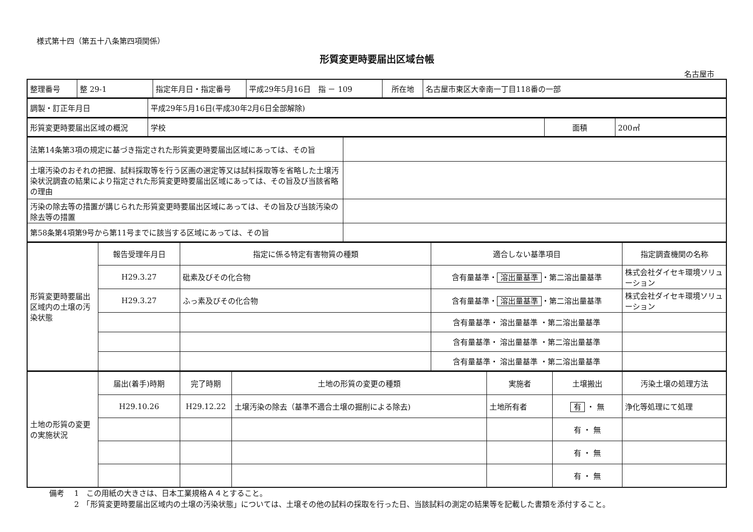様式第十四（第五十八条第四項関係）
形質変更時要届出区域台帳
名古屋市
| 整理番号 | 整 29-1 | 指定年月日・指定番号 | 平成29年5月16日 指 － 109 | 所在地 | 名古屋市東区大幸南一丁目118番の一部 |
| 調製・訂正年月日 | 平成29年5月16日(平成30年2月6日全部解除) |
| 形質変更時要届出区域の概況 | 学校 | 面積 | 200㎡ |
| 法第14条第3項の規定に基づき指定された形質変更時要届出区域にあっては、その旨 | |
| 土壌汚染のおそれの把握、試料採取等を行う区画の選定等又は試料採取等を省略した土壌汚染状況調査の結果により指定された形質変更時要届出区域にあっては、その旨及び当該省略の理由 | |
| 汚染の除去等の措置が講じられた形質変更時要届出区域にあっては、その旨及び当該汚染の除去等の措置 | |
| 第58条第4項第9号から第11号までに該当する区域にあっては、その旨 | |
| 形質変更時要届出区域内の土壌の汚染状態 | 報告受理年月日 | 指定に係る特定有害物質の種類 | 適合しない基準項目 | 指定調査機関の名称 |
| | H29.3.27 | 砒素及びその化合物 | 含有量基準・ 溶出量基準 ・第二溶出量基準 | 株式会社ダイセキ環境ソリューション |
| | H29.3.27 | ふっ素及びその化合物 | 含有量基準・ 溶出量基準 ・第二溶出量基準 | 株式会社ダイセキ環境ソリューション |
| | | | 含有量基準・ 溶出量基準 ・第二溶出量基準 | |
| | | | 含有量基準・ 溶出量基準 ・第二溶出量基準 | |
| | | | 含有量基準・ 溶出量基準 ・第二溶出量基準 | |
| 土地の形質の変更の実施状況 | 届出(着手)時期 | 完了時期 | 土地の形質の変更の種類 | 実施者 | 土壌搬出 | 汚染土壌の処理方法 |
| | H29.10.26 | H29.12.22 | 土壌汚染の除去（基準不適合土壌の掘削による除去) | 土地所有者 | 有 ・ 無 | 浄化等処理にて処理 |
| | | | | | 有 ・ 無 | |
| | | | | | 有 ・ 無 | |
| | | | | | 有 ・ 無 | |
備考　 1　この用紙の大きさは、日本工業規格Ａ４とすること。
　　　 2　「形質変更時要届出区域内の土壌の汚染状態」については、土壌その他の試料の採取を行った日、当該試料の測定の結果等を記載した書類を添付すること。